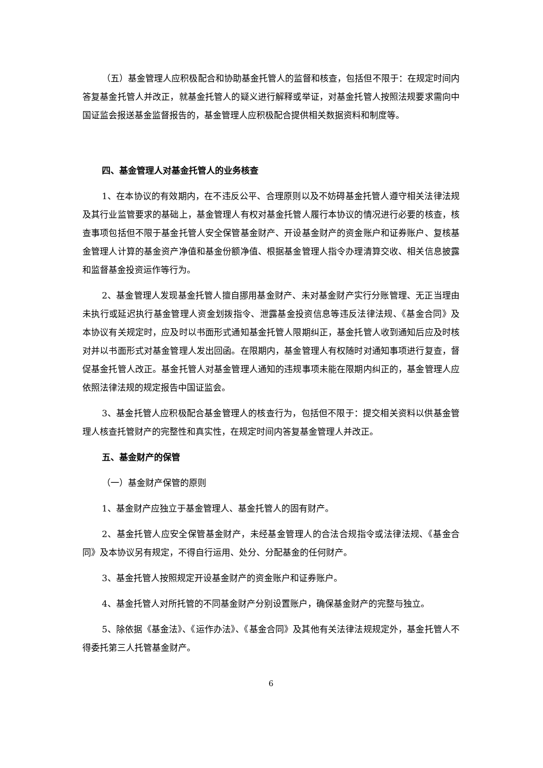（五）基金管理人应积极配合和协助基金托管人的监督和核查，包括但不限于：在规定时间内答复基金托管人并改正，就基金托管人的疑义进行解释或举证，对基金托管人按照法规要求需向中国证监会报送基金监督报告的，基金管理人应积极配合提供相关数据资料和制度等。
四、基金管理人对基金托管人的业务核查
1、在本协议的有效期内，在不违反公平、合理原则以及不妨碍基金托管人遵守相关法律法规及其行业监管要求的基础上，基金管理人有权对基金托管人履行本协议的情况进行必要的核查，核查事项包括但不限于基金托管人安全保管基金财产、开设基金财产的资金账户和证券账户、复核基金管理人计算的基金资产净值和基金份额净值、根据基金管理人指令办理清算交收、相关信息披露和监督基金投资运作等行为。
2、基金管理人发现基金托管人擅自挪用基金财产、未对基金财产实行分账管理、无正当理由未执行或延迟执行基金管理人资金划拨指令、泄露基金投资信息等违反法律法规、《基金合同》及本协议有关规定时，应及时以书面形式通知基金托管人限期纠正，基金托管人收到通知后应及时核对并以书面形式对基金管理人发出回函。在限期内，基金管理人有权随时对通知事项进行复查，督促基金托管人改正。基金托管人对基金管理人通知的违规事项未能在限期内纠正的，基金管理人应依照法律法规的规定报告中国证监会。
3、基金托管人应积极配合基金管理人的核查行为，包括但不限于：提交相关资料以供基金管理人核查托管财产的完整性和真实性，在规定时间内答复基金管理人并改正。
五、基金财产的保管
（一）基金财产保管的原则
1、基金财产应独立于基金管理人、基金托管人的固有财产。
2、基金托管人应安全保管基金财产，未经基金管理人的合法合规指令或法律法规、《基金合同》及本协议另有规定，不得自行运用、处分、分配基金的任何财产。
3、基金托管人按照规定开设基金财产的资金账户和证券账户。
4、基金托管人对所托管的不同基金财产分别设置账户，确保基金财产的完整与独立。
5、除依据《基金法》、《运作办法》、《基金合同》及其他有关法律法规规定外，基金托管人不得委托第三人托管基金财产。
6